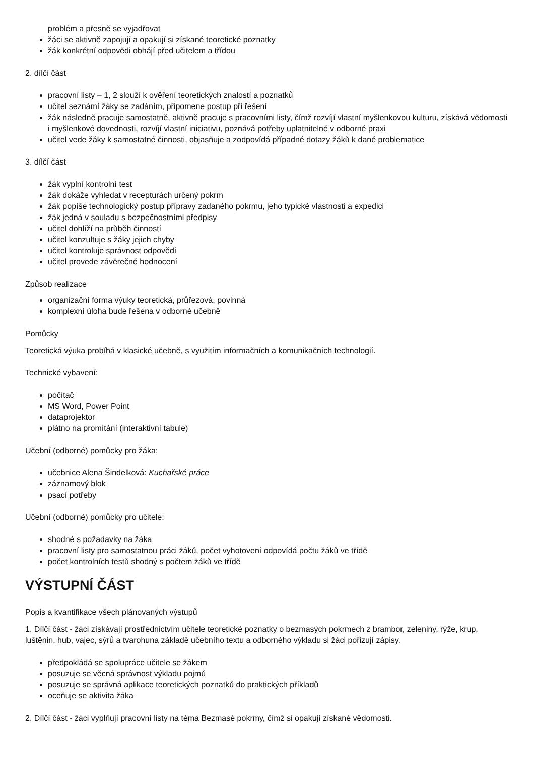problém a přesně se vyjadřovat
žáci se aktivně zapojují a opakují si získané teoretické poznatky
žák konkrétní odpovědi obhájí před učitelem a třídou
2. dílčí část
pracovní listy – 1, 2 slouží k ověření teoretických znalostí a poznatků
učitel seznámí žáky se zadáním, připomene postup při řešení
žák následně pracuje samostatně, aktivně pracuje s pracovními listy, čímž rozvíjí vlastní myšlenkovou kulturu, získává vědomosti i myšlenkové dovednosti, rozvíjí vlastní iniciativu, poznává potřeby uplatnitelné v odborné praxi
učitel vede žáky k samostatné činnosti, objasňuje a zodpovídá případné dotazy žáků k dané problematice
3. dílčí část
žák vyplní kontrolní test
žák dokáže vyhledat v recepturách určený pokrm
žák popíše technologický postup přípravy zadaného pokrmu, jeho typické vlastnosti a expedici
žák jedná v souladu s bezpečnostními předpisy
učitel dohlíží na průběh činností
učitel konzultuje s žáky jejich chyby
učitel kontroluje správnost odpovědí
učitel provede závěrečné hodnocení
Způsob realizace
organizační forma výuky teoretická, průřezová, povinná
komplexní úloha bude řešena v odborné učebně
Pomůcky
Teoretická výuka probíhá v klasické učebně, s využitím informačních a komunikačních technologií.
Technické vybavení:
počítač
MS Word, Power Point
dataprojektor
plátno na promítání (interaktivní tabule)
Učební (odborné) pomůcky pro žáka:
učebnice Alena Šindelková: Kuchařské práce
záznamový blok
psací potřeby
Učební (odborné) pomůcky pro učitele:
shodné s požadavky na žáka
pracovní listy pro samostatnou práci žáků, počet vyhotovení odpovídá počtu žáků ve třídě
počet kontrolních testů shodný s počtem žáků ve třídě
VÝSTUPNÍ ČÁST
Popis a kvantifikace všech plánovaných výstupů
1. Dílčí část - žáci získávají prostřednictvím učitele teoretické poznatky o bezmasých pokrmech z brambor, zeleniny, rýže, krup, luštěnin, hub, vajec, sýrů a tvarohuna základě učebního textu a odborného výkladu si žáci pořizují zápisy.
předpokládá se spolupráce učitele se žákem
posuzuje se věcná správnost výkladu pojmů
posuzuje se správná aplikace teoretických poznatků do praktických příkladů
oceňuje se aktivita žáka
2. Dílčí část - žáci vyplňují pracovní listy na téma Bezmasé pokrmy, čímž si opakují získané vědomosti.